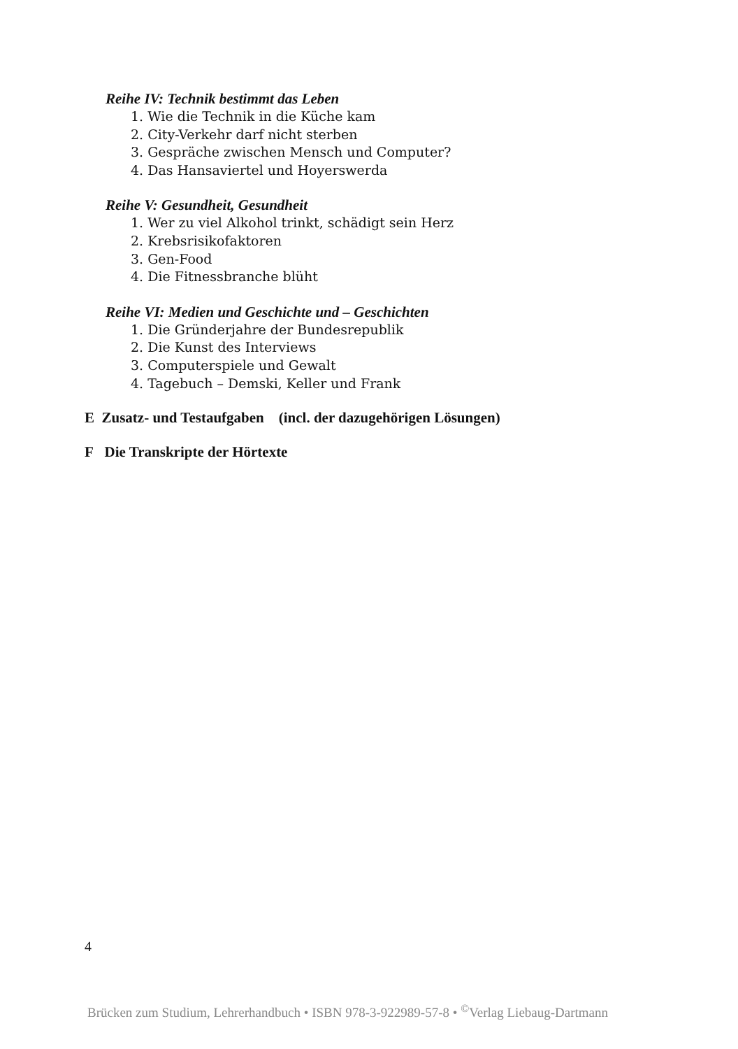Reihe IV: Technik bestimmt das Leben
1. Wie die Technik in die Küche kam
2. City-Verkehr darf nicht sterben
3. Gespräche zwischen Mensch und Computer?
4. Das Hansaviertel und Hoyerswerda
Reihe V: Gesundheit, Gesundheit
1. Wer zu viel Alkohol trinkt, schädigt sein Herz
2. Krebsrisikofaktoren
3. Gen-Food
4. Die Fitnessbranche blüht
Reihe VI: Medien und Geschichte und – Geschichten
1. Die Gründerjahre der Bundesrepublik
2. Die Kunst des Interviews
3. Computerspiele und Gewalt
4. Tagebuch – Demski, Keller und Frank
E Zusatz- und Testaufgaben (incl. der dazugehörigen Lösungen)
F Die Transkripte der Hörtexte
4
Brücken zum Studium, Lehrerhandbuch • ISBN 978-3-922989-57-8 • <sup>©</sup>Verlag Liebaug-Dartmann